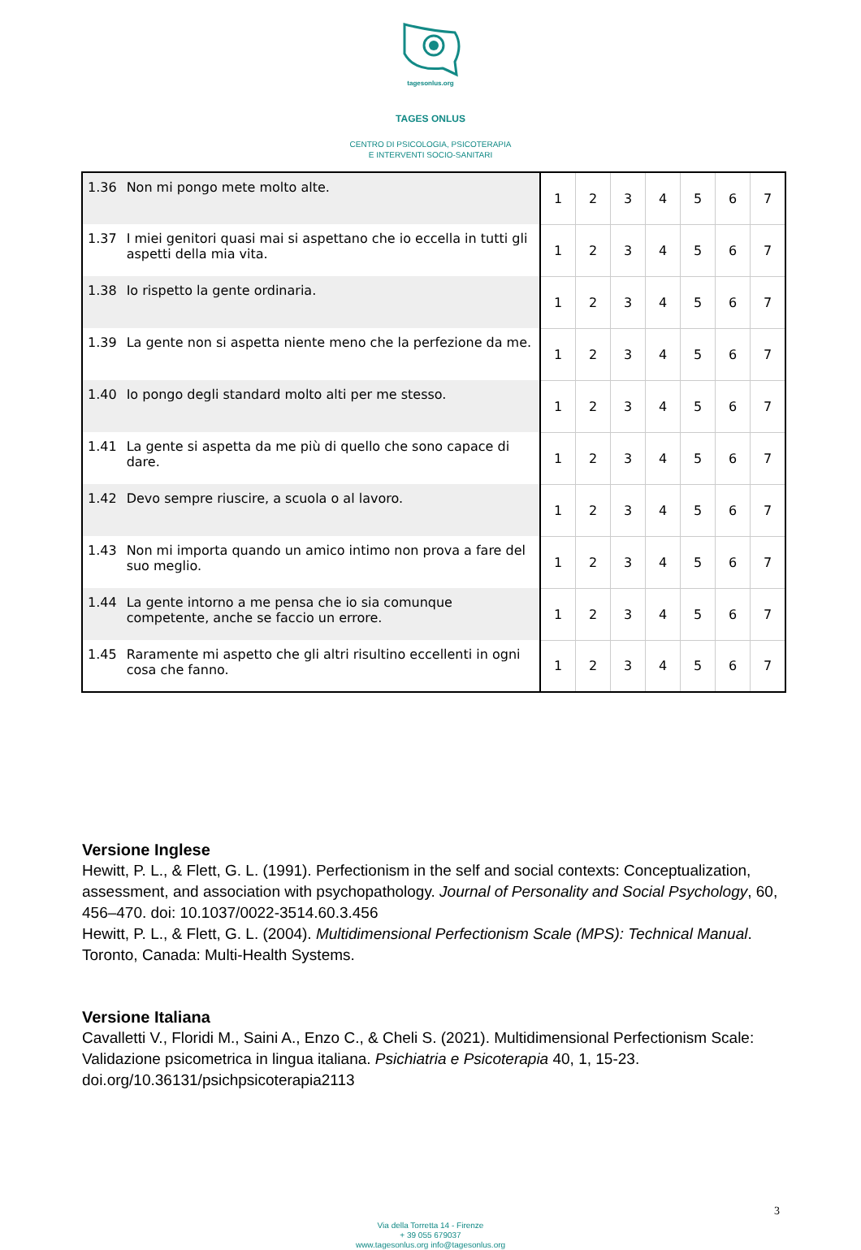tagesonlus.org
TAGES ONLUS
CENTRO DI PSICOLOGIA, PSICOTERAPIA
E INTERVENTI SOCIO-SANITARI
| 1.36 | Non mi pongo mete molto alte. | 1 | 2 | 3 | 4 | 5 | 6 | 7 |
| 1.37 | I miei genitori quasi mai si aspettano che io eccella in tutti gli aspetti della mia vita. | 1 | 2 | 3 | 4 | 5 | 6 | 7 |
| 1.38 | Io rispetto la gente ordinaria. | 1 | 2 | 3 | 4 | 5 | 6 | 7 |
| 1.39 | La gente non si aspetta niente meno che la perfezione da me. | 1 | 2 | 3 | 4 | 5 | 6 | 7 |
| 1.40 | Io pongo degli standard molto alti per me stesso. | 1 | 2 | 3 | 4 | 5 | 6 | 7 |
| 1.41 | La gente si aspetta da me più di quello che sono capace di dare. | 1 | 2 | 3 | 4 | 5 | 6 | 7 |
| 1.42 | Devo sempre riuscire, a scuola o al lavoro. | 1 | 2 | 3 | 4 | 5 | 6 | 7 |
| 1.43 | Non mi importa quando un amico intimo non prova a fare del suo meglio. | 1 | 2 | 3 | 4 | 5 | 6 | 7 |
| 1.44 | La gente intorno a me pensa che io sia comunque competente, anche se faccio un errore. | 1 | 2 | 3 | 4 | 5 | 6 | 7 |
| 1.45 | Raramente mi aspetto che gli altri risultino eccellenti in ogni cosa che fanno. | 1 | 2 | 3 | 4 | 5 | 6 | 7 |
Versione Inglese
Hewitt, P. L., & Flett, G. L. (1991). Perfectionism in the self and social contexts: Conceptualization, assessment, and association with psychopathology. Journal of Personality and Social Psychology, 60, 456–470. doi: 10.1037/0022-3514.60.3.456
Hewitt, P. L., & Flett, G. L. (2004). Multidimensional Perfectionism Scale (MPS): Technical Manual. Toronto, Canada: Multi-Health Systems.
Versione Italiana
Cavalletti V., Floridi M., Saini A., Enzo C., & Cheli S. (2021). Multidimensional Perfectionism Scale: Validazione psicometrica in lingua italiana. Psichiatria e Psicoterapia 40, 1, 15-23. doi.org/10.36131/psichpsicoterapia2113
3
Via della Torretta 14 - Firenze
+ 39 055 679037
www.tagesonlus.org info@tagesonlus.org